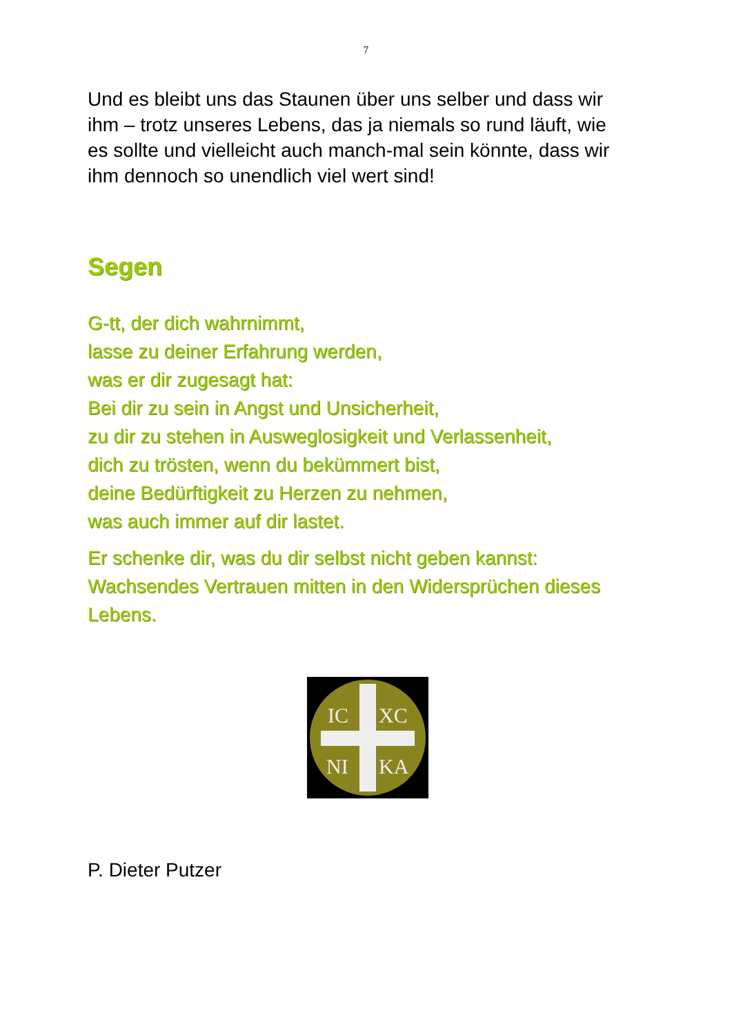7
Und es bleibt uns das Staunen über uns selber und dass wir ihm – trotz unseres Lebens, das ja niemals so rund läuft, wie es sollte und vielleicht auch manch-mal sein könnte, dass wir ihm dennoch so unendlich viel wert sind!
Segen
G-tt, der dich wahrnimmt,
lasse zu deiner Erfahrung werden,
was er dir zugesagt hat:
Bei dir zu sein in Angst und Unsicherheit,
zu dir zu stehen in Ausweglosigkeit und Verlassenheit,
dich zu trösten, wenn du bekümmert bist,
deine Bedürftigkeit zu Herzen zu nehmen,
was auch immer auf dir lastet.
Er schenke dir, was du dir selbst nicht geben kannst: Wachsendes Vertrauen mitten in den Widersprüchen dieses Lebens.
IC
XC
NI
KA
P. Dieter Putzer